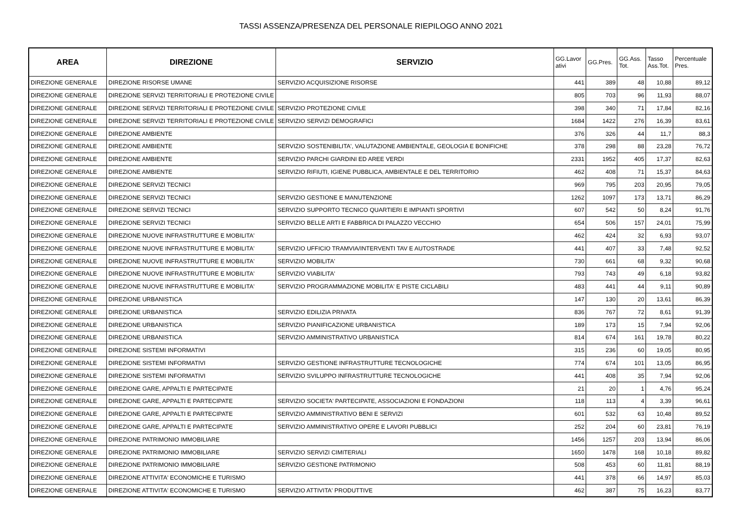TASSI ASSENZA/PRESENZA DEL PERSONALE RIEPILOGO ANNO 2021
| AREA | DIREZIONE | SERVIZIO | GG.Lavor ativi | GG.Pres. | GG.Ass. Tot. | Tasso Ass.Tot. | Percentuale Pres. |
| --- | --- | --- | --- | --- | --- | --- | --- |
| DIREZIONE GENERALE | DIREZIONE RISORSE UMANE | SERVIZIO ACQUISIZIONE RISORSE | 441 | 389 | 48 | 10,88 | 89,12 |
| DIREZIONE GENERALE | DIREZIONE SERVIZI TERRITORIALI E PROTEZIONE CIVILE | | 805 | 703 | 96 | 11,93 | 88,07 |
| DIREZIONE GENERALE | DIREZIONE SERVIZI TERRITORIALI E PROTEZIONE CIVILE | SERVIZIO PROTEZIONE CIVILE | 398 | 340 | 71 | 17,84 | 82,16 |
| DIREZIONE GENERALE | DIREZIONE SERVIZI TERRITORIALI E PROTEZIONE CIVILE | SERVIZIO SERVIZI DEMOGRAFICI | 1684 | 1422 | 276 | 16,39 | 83,61 |
| DIREZIONE GENERALE | DIREZIONE AMBIENTE | | 376 | 326 | 44 | 11,7 | 88,3 |
| DIREZIONE GENERALE | DIREZIONE AMBIENTE | SERVIZIO SOSTENIBILITA', VALUTAZIONE AMBIENTALE, GEOLOGIA E BONIFICHE | 378 | 298 | 88 | 23,28 | 76,72 |
| DIREZIONE GENERALE | DIREZIONE AMBIENTE | SERVIZIO PARCHI GIARDINI ED AREE VERDI | 2331 | 1952 | 405 | 17,37 | 82,63 |
| DIREZIONE GENERALE | DIREZIONE AMBIENTE | SERVIZIO RIFIUTI, IGIENE PUBBLICA, AMBIENTALE E DEL TERRITORIO | 462 | 408 | 71 | 15,37 | 84,63 |
| DIREZIONE GENERALE | DIREZIONE SERVIZI TECNICI | | 969 | 795 | 203 | 20,95 | 79,05 |
| DIREZIONE GENERALE | DIREZIONE SERVIZI TECNICI | SERVIZIO GESTIONE E MANUTENZIONE | 1262 | 1097 | 173 | 13,71 | 86,29 |
| DIREZIONE GENERALE | DIREZIONE SERVIZI TECNICI | SERVIZIO SUPPORTO TECNICO QUARTIERI E IMPIANTI SPORTIVI | 607 | 542 | 50 | 8,24 | 91,76 |
| DIREZIONE GENERALE | DIREZIONE SERVIZI TECNICI | SERVIZIO BELLE ARTI E FABBRICA DI PALAZZO VECCHIO | 654 | 506 | 157 | 24,01 | 75,99 |
| DIREZIONE GENERALE | DIREZIONE NUOVE INFRASTRUTTURE E MOBILITA' | | 462 | 424 | 32 | 6,93 | 93,07 |
| DIREZIONE GENERALE | DIREZIONE NUOVE INFRASTRUTTURE E MOBILITA' | SERVIZIO UFFICIO TRAMVIA/INTERVENTI TAV E AUTOSTRADE | 441 | 407 | 33 | 7,48 | 92,52 |
| DIREZIONE GENERALE | DIREZIONE NUOVE INFRASTRUTTURE E MOBILITA' | SERVIZIO MOBILITA' | 730 | 661 | 68 | 9,32 | 90,68 |
| DIREZIONE GENERALE | DIREZIONE NUOVE INFRASTRUTTURE E MOBILITA' | SERVIZIO VIABILITA' | 793 | 743 | 49 | 6,18 | 93,82 |
| DIREZIONE GENERALE | DIREZIONE NUOVE INFRASTRUTTURE E MOBILITA' | SERVIZIO PROGRAMMAZIONE MOBILITA' E PISTE CICLABILI | 483 | 441 | 44 | 9,11 | 90,89 |
| DIREZIONE GENERALE | DIREZIONE URBANISTICA | | 147 | 130 | 20 | 13,61 | 86,39 |
| DIREZIONE GENERALE | DIREZIONE URBANISTICA | SERVIZIO EDILIZIA PRIVATA | 836 | 767 | 72 | 8,61 | 91,39 |
| DIREZIONE GENERALE | DIREZIONE URBANISTICA | SERVIZIO PIANIFICAZIONE URBANISTICA | 189 | 173 | 15 | 7,94 | 92,06 |
| DIREZIONE GENERALE | DIREZIONE URBANISTICA | SERVIZIO AMMINISTRATIVO URBANISTICA | 814 | 674 | 161 | 19,78 | 80,22 |
| DIREZIONE GENERALE | DIREZIONE SISTEMI INFORMATIVI | | 315 | 236 | 60 | 19,05 | 80,95 |
| DIREZIONE GENERALE | DIREZIONE SISTEMI INFORMATIVI | SERVIZIO GESTIONE INFRASTRUTTURE TECNOLOGICHE | 774 | 674 | 101 | 13,05 | 86,95 |
| DIREZIONE GENERALE | DIREZIONE SISTEMI INFORMATIVI | SERVIZIO SVILUPPO INFRASTRUTTURE TECNOLOGICHE | 441 | 408 | 35 | 7,94 | 92,06 |
| DIREZIONE GENERALE | DIREZIONE GARE, APPALTI E PARTECIPATE | | 21 | 20 | 1 | 4,76 | 95,24 |
| DIREZIONE GENERALE | DIREZIONE GARE, APPALTI E PARTECIPATE | SERVIZIO SOCIETA' PARTECIPATE, ASSOCIAZIONI E FONDAZIONI | 118 | 113 | 4 | 3,39 | 96,61 |
| DIREZIONE GENERALE | DIREZIONE GARE, APPALTI E PARTECIPATE | SERVIZIO AMMINISTRATIVO BENI E SERVIZI | 601 | 532 | 63 | 10,48 | 89,52 |
| DIREZIONE GENERALE | DIREZIONE GARE, APPALTI E PARTECIPATE | SERVIZIO AMMINISTRATIVO OPERE E LAVORI PUBBLICI | 252 | 204 | 60 | 23,81 | 76,19 |
| DIREZIONE GENERALE | DIREZIONE PATRIMONIO IMMOBILIARE | | 1456 | 1257 | 203 | 13,94 | 86,06 |
| DIREZIONE GENERALE | DIREZIONE PATRIMONIO IMMOBILIARE | SERVIZIO SERVIZI CIMITERIALI | 1650 | 1478 | 168 | 10,18 | 89,82 |
| DIREZIONE GENERALE | DIREZIONE PATRIMONIO IMMOBILIARE | SERVIZIO GESTIONE PATRIMONIO | 508 | 453 | 60 | 11,81 | 88,19 |
| DIREZIONE GENERALE | DIREZIONE ATTIVITA' ECONOMICHE E TURISMO | | 441 | 378 | 66 | 14,97 | 85,03 |
| DIREZIONE GENERALE | DIREZIONE ATTIVITA' ECONOMICHE E TURISMO | SERVIZIO ATTIVITA' PRODUTTIVE | 462 | 387 | 75 | 16,23 | 83,77 |